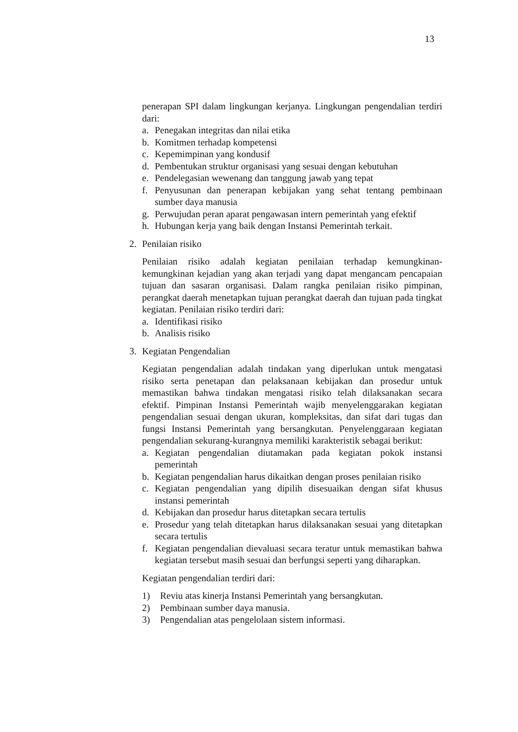13
penerapan SPI dalam lingkungan kerjanya. Lingkungan pengendalian terdiri dari:
a. Penegakan integritas dan nilai etika
b. Komitmen terhadap kompetensi
c. Kepemimpinan yang kondusif
d. Pembentukan struktur organisasi yang sesuai dengan kebutuhan
e. Pendelegasian wewenang dan tanggung jawab yang tepat
f. Penyusunan dan penerapan kebijakan yang sehat tentang pembinaan sumber daya manusia
g. Perwujudan peran aparat pengawasan intern pemerintah yang efektif
h. Hubungan kerja yang baik dengan Instansi Pemerintah terkait.
2. Penilaian risiko
Penilaian risiko adalah kegiatan penilaian terhadap kemungkinan-kemungkinan kejadian yang akan terjadi yang dapat mengancam pencapaian tujuan dan sasaran organisasi. Dalam rangka penilaian risiko pimpinan, perangkat daerah menetapkan tujuan perangkat daerah dan tujuan pada tingkat kegiatan. Penilaian risiko terdiri dari:
a. Identifikasi risiko
b. Analisis risiko
3. Kegiatan Pengendalian
Kegiatan pengendalian adalah tindakan yang diperlukan untuk mengatasi risiko serta penetapan dan pelaksanaan kebijakan dan prosedur untuk memastikan bahwa tindakan mengatasi risiko telah dilaksanakan secara efektif. Pimpinan Instansi Pemerintah wajib menyelenggarakan kegiatan pengendalian sesuai dengan ukuran, kompleksitas, dan sifat dari tugas dan fungsi Instansi Pemerintah yang bersangkutan. Penyelenggaraan kegiatan pengendalian sekurang-kurangnya memiliki karakteristik sebagai berikut:
a. Kegiatan pengendalian diutamakan pada kegiatan pokok instansi pemerintah
b. Kegiatan pengendalian harus dikaitkan dengan proses penilaian risiko
c. Kegiatan pengendalian yang dipilih disesuaikan dengan sifat khusus instansi pemerintah
d. Kebijakan dan prosedur harus ditetapkan secara tertulis
e. Prosedur yang telah ditetapkan harus dilaksanakan sesuai yang ditetapkan secara tertulis
f. Kegiatan pengendalian dievaluasi secara teratur untuk memastikan bahwa kegiatan tersebut masih sesuai dan berfungsi seperti yang diharapkan.
Kegiatan pengendalian terdiri dari:
1) Reviu atas kinerja Instansi Pemerintah yang bersangkutan.
2) Pembinaan sumber daya manusia.
3) Pengendalian atas pengelolaan sistem informasi.